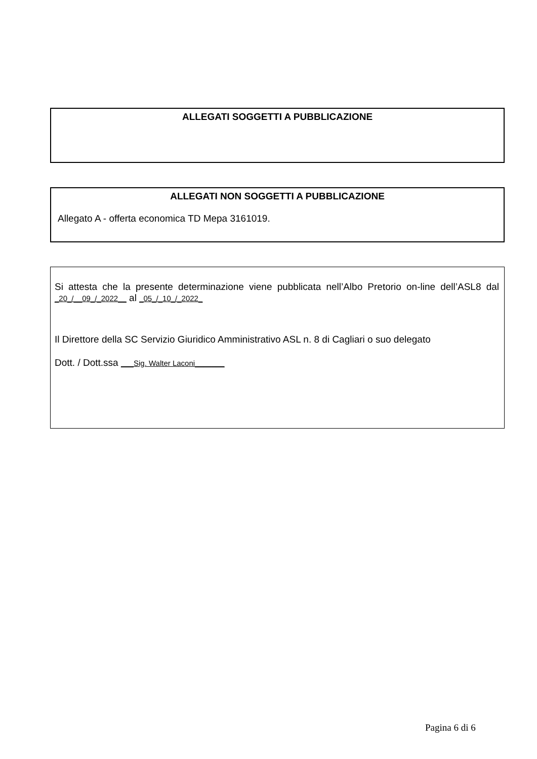ALLEGATI SOGGETTI A PUBBLICAZIONE
ALLEGATI NON SOGGETTI A PUBBLICAZIONE
Allegato A - offerta economica TD Mepa 3161019.
Si attesta che la presente determinazione viene pubblicata nell’Albo Pretorio on-line dell’ASL8 dal _20_/__09_/_2022__ al _05_/_10_/_2022_
Il Direttore della SC Servizio Giuridico Amministrativo ASL n. 8 di Cagliari o suo delegato
Dott. / Dott.ssa ___Sig. Walter Laconi_______
Pagina 6 di 6